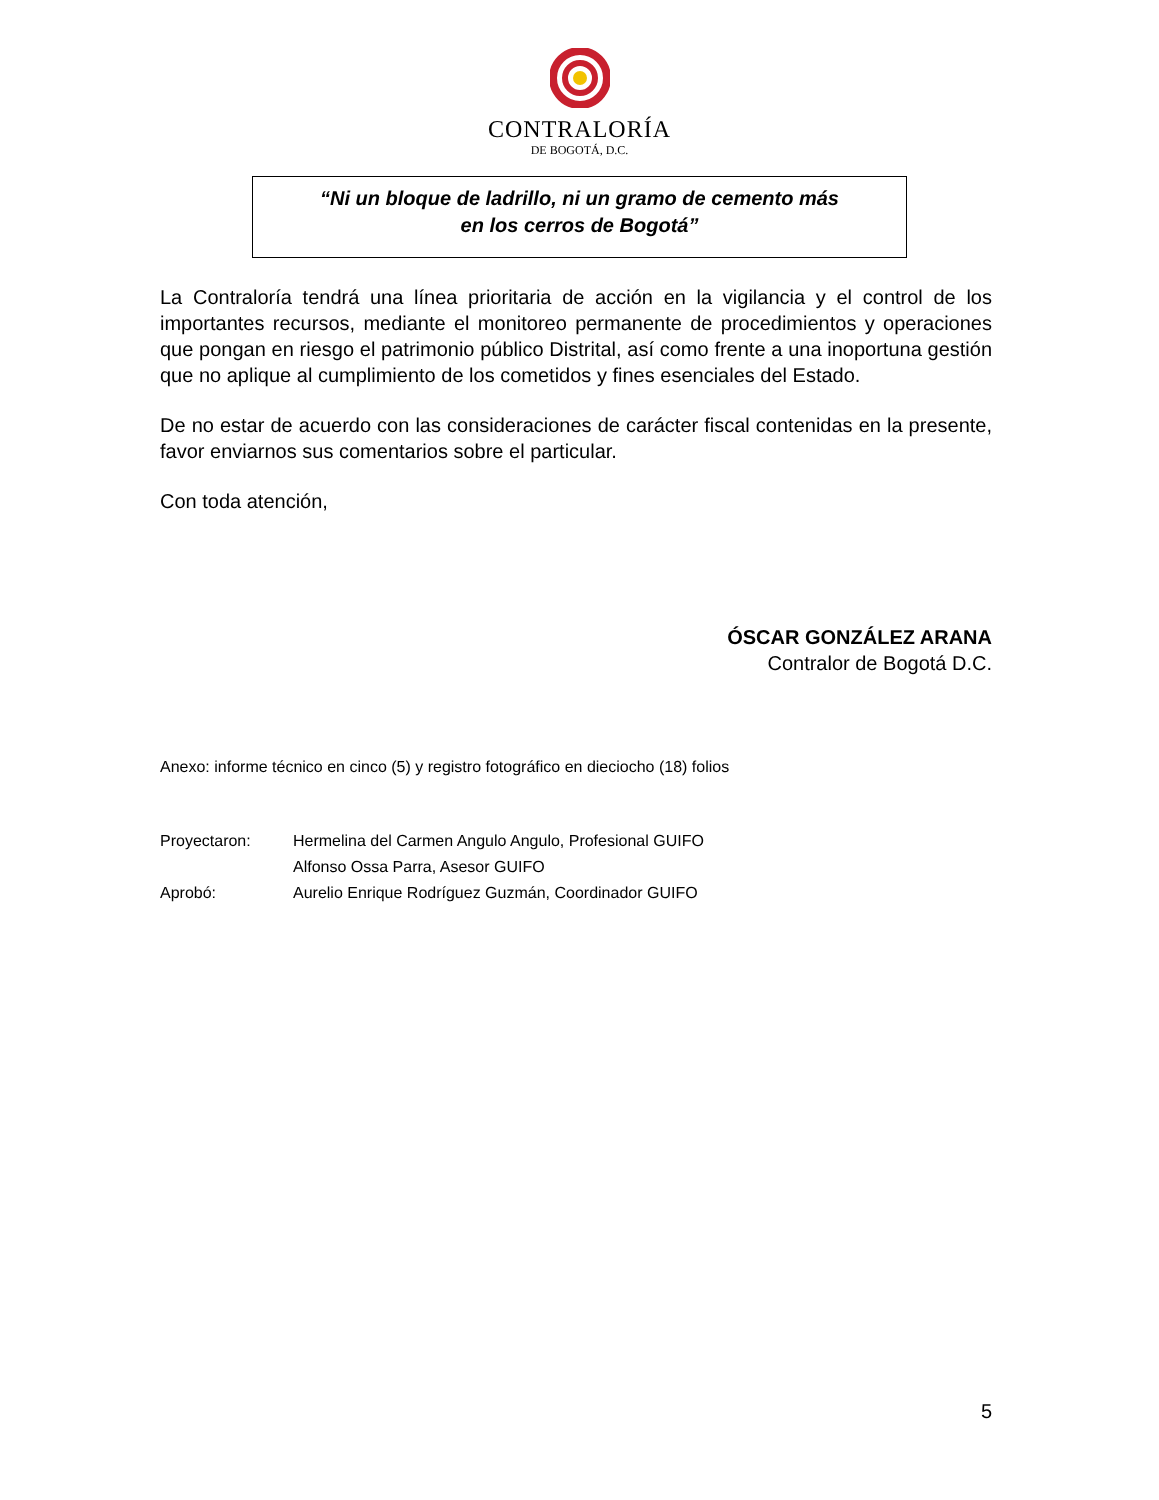CONTRALORÍA
DE BOGOTÁ, D.C.
“Ni un bloque de ladrillo, ni un gramo de cemento más
en los cerros de Bogotá”
La Contraloría tendrá una línea prioritaria de acción en la vigilancia y el control de los importantes recursos, mediante el monitoreo permanente de procedimientos y operaciones que pongan en riesgo el patrimonio público Distrital, así como frente a una inoportuna gestión que no aplique al cumplimiento de los cometidos y fines esenciales del Estado.
De no estar de acuerdo con las consideraciones de carácter fiscal contenidas en la presente, favor enviarnos sus comentarios sobre el particular.
Con toda atención,
ÓSCAR GONZÁLEZ ARANA
Contralor de Bogotá D.C.
Anexo: informe técnico en cinco (5) y registro fotográfico en dieciocho (18) folios
| Proyectaron: | Hermelina del Carmen Angulo Angulo, Profesional GUIFO Alfonso Ossa Parra, Asesor GUIFO |
| Aprobó: | Aurelio Enrique Rodríguez Guzmán, Coordinador GUIFO |
5